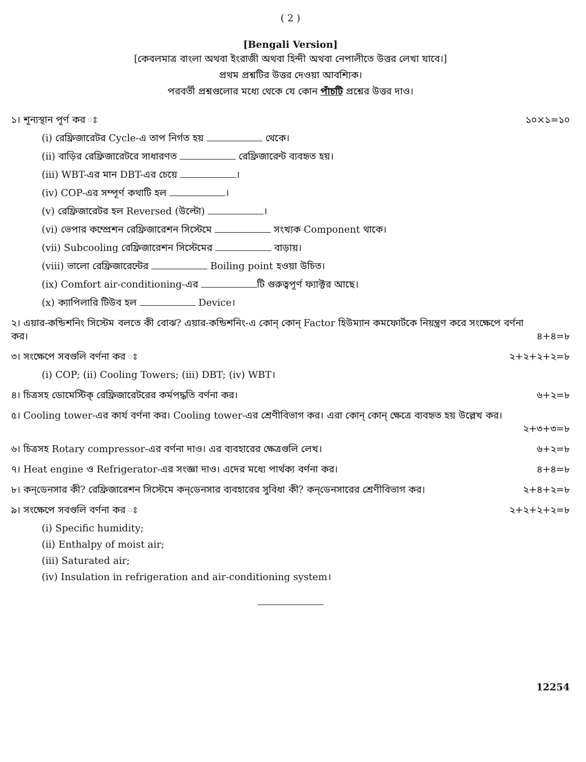( 2 )
[Bengali Version]
[কেবলমাত্র বাংলা অথবা ইংরাজী অথবা হিন্দী অথবা নেপালীতে উত্তর লেখা যাবে।]
প্রথম প্রশ্নটির উত্তর দেওয়া আবশ্যিক।
পরবর্তী প্রশ্নগুলোর মধ্যে থেকে যে কোন পাঁচটি প্রশ্নের উত্তর দাও।
১। শূন্যস্থান পূর্ণ কর ঃ ১০×১=১০
(i) রেফ্রিজারেটর Cycle-এ তাপ নির্গত হয় থেকে।
(ii) বাড়ির রেফ্রিজারেটরে সাধারণত রেফ্রিজারেন্ট ব্যবহৃত হয়।
(iii) WBT-এর মান DBT-এর চেয়ে ।
(iv) COP-এর সম্পূর্ণ কথাটি হল ।
(v) রেফ্রিজারেটর হল Reversed (উল্টো) ।
(vi) ভেপার কম্প্রেশন রেফ্রিজারেশন সিস্টেমে সংখ্যক Component থাকে।
(vii) Subcooling রেফ্রিজারেশন সিস্টেমের বাড়ায়।
(viii) ভালো রেফ্রিজারেন্টের Boiling point হওয়া উচিত।
(ix) Comfort air-conditioning-এর টি গুরুত্বপূর্ণ ফ্যাক্টর আছে।
(x) ক্যাপিলারি টিউব হল Device।
২। এয়ার-কন্ডিশনিং সিস্টেম বলতে কী বোঝ? এয়ার-কন্ডিশনিং-এ কোন্ কোন্ Factor হিউম্যান কমফোর্টকে নিয়ন্ত্রণ করে সংক্ষেপে বর্ণনা কর। ৪+৪=৮
৩। সংক্ষেপে সবগুলি বর্ণনা কর ঃ ২+২+২+২=৮
(i) COP; (ii) Cooling Towers; (iii) DBT; (iv) WBT।
৪। চিত্রসহ ডোমেস্টিক্ রেফ্রিজারেটরের কর্মপদ্ধতি বর্ণনা কর। ৬+২=৮
৫। Cooling tower-এর কার্য বর্ণনা কর। Cooling tower-এর শ্রেণীবিভাগ কর। এরা কোন্ কোন্ ক্ষেত্রে ব্যবহৃত হয় উল্লেখ কর।
২+৩+৩=৮
৬। চিত্রসহ Rotary compressor-এর বর্ণনা দাও। এর ব্যবহারের ক্ষেত্রগুলি লেখ। ৬+২=৮
৭। Heat engine ও Refrigerator-এর সংজ্ঞা দাও। এদের মধ্যে পার্থক্য বর্ণনা কর। ৪+৪=৮
৮। কন্‌ডেনসার কী? রেফ্রিজারেশন সিস্টেমে কন্‌ডেনসার ব্যবহারের সুবিধা কী? কন্‌ডেনসারের শ্রেণীবিভাগ কর। ২+৪+২=৮
৯। সংক্ষেপে সবগুলি বর্ণনা কর ঃ ২+২+২+২=৮
(i) Specific humidity;
(ii) Enthalpy of moist air;
(iii) Saturated air;
(iv) Insulation in refrigeration and air-conditioning system।
12254